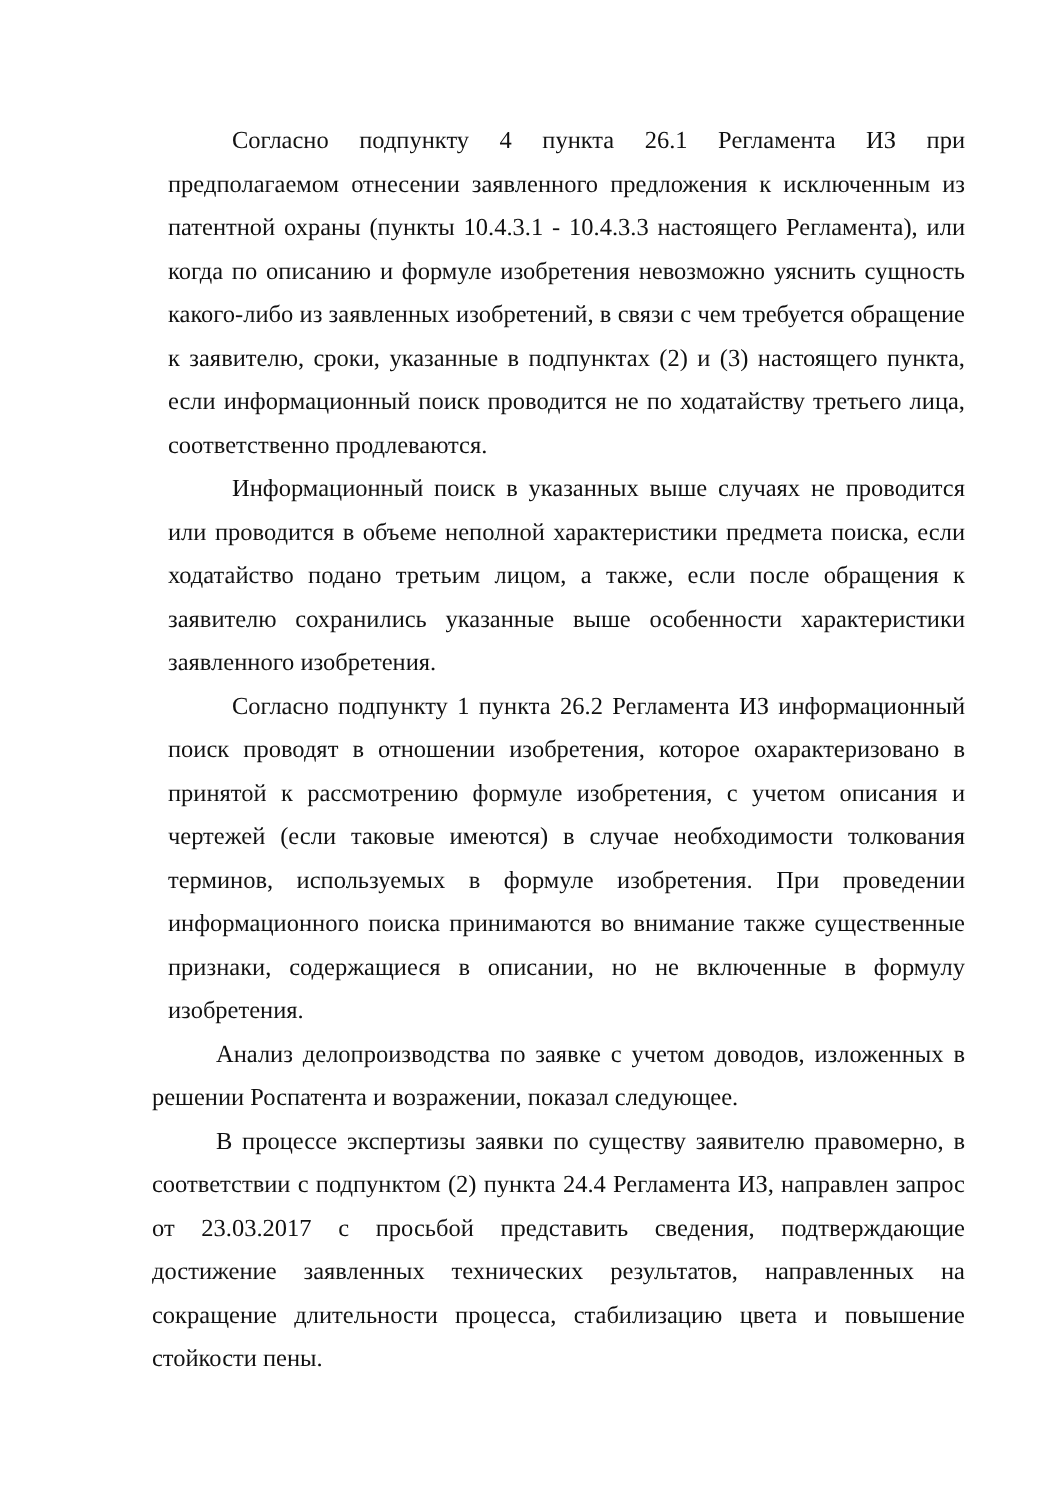Согласно подпункту 4 пункта 26.1 Регламента ИЗ при предполагаемом отнесении заявленного предложения к исключенным из патентной охраны (пункты 10.4.3.1 - 10.4.3.3 настоящего Регламента), или когда по описанию и формуле изобретения невозможно уяснить сущность какого-либо из заявленных изобретений, в связи с чем требуется обращение к заявителю, сроки, указанные в подпунктах (2) и (3) настоящего пункта, если информационный поиск проводится не по ходатайству третьего лица, соответственно продлеваются.
Информационный поиск в указанных выше случаях не проводится или проводится в объеме неполной характеристики предмета поиска, если ходатайство подано третьим лицом, а также, если после обращения к заявителю сохранились указанные выше особенности характеристики заявленного изобретения.
Согласно подпункту 1 пункта 26.2 Регламента ИЗ информационный поиск проводят в отношении изобретения, которое охарактеризовано в принятой к рассмотрению формуле изобретения, с учетом описания и чертежей (если таковые имеются) в случае необходимости толкования терминов, используемых в формуле изобретения. При проведении информационного поиска принимаются во внимание также существенные признаки, содержащиеся в описании, но не включенные в формулу изобретения.
Анализ делопроизводства по заявке с учетом доводов, изложенных в решении Роспатента и возражении, показал следующее.
В процессе экспертизы заявки по существу заявителю правомерно, в соответствии с подпунктом (2) пункта 24.4 Регламента ИЗ, направлен запрос от 23.03.2017 с просьбой представить сведения, подтверждающие достижение заявленных технических результатов, направленных на сокращение длительности процесса, стабилизацию цвета и повышение стойкости пены.